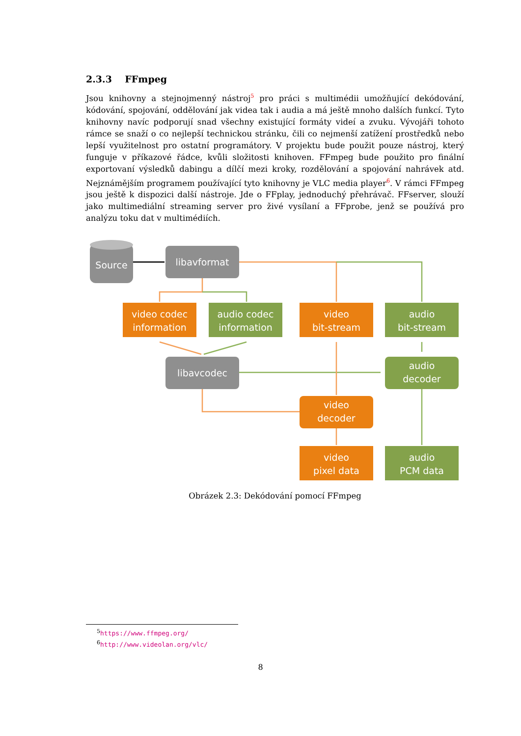2.3.3 FFmpeg
Jsou knihovny a stejnojmenný nástroj<sup>5</sup> pro práci s multimédii umožňující dekódování, kódování, spojování, oddělování jak videa tak i audia a má ještě mnoho dalších funkcí. Tyto knihovny navíc podporují snad všechny existující formáty videí a zvuku. Vývojáři tohoto rámce se snaží o co nejlepší technickou stránku, čili co nejmenší zatížení prostředků nebo lepší využitelnost pro ostatní programátory. V projektu bude použit pouze nástroj, který funguje v příkazové řádce, kvůli složitosti knihoven. FFmpeg bude použito pro finální exportovaní výsledků dabingu a dílčí mezi kroky, rozdělování a spojování nahrávek atd. Nejznámějším programem používající tyto knihovny je VLC media player<sup>6</sup>. V rámci FFmpeg jsou ještě k dispozici další nástroje. Jde o FFplay, jednoduchý přehrávač. FFserver, slouží jako multimediální streaming server pro živé vysílaní a FFprobe, jenž se používá pro analýzu toku dat v multimédiích.
Source
libavformat
video codec
information
audio codec
information
video
bit-stream
audio
bit-stream
libavcodec
audio
decoder
video
decoder
video
pixel data
audio
PCM data
Obrázek 2.3: Dekódování pomocí FFmpeg
<sup>5</sup> https://www.ffmpeg.org/
<sup>6</sup> http://www.videolan.org/vlc/
8